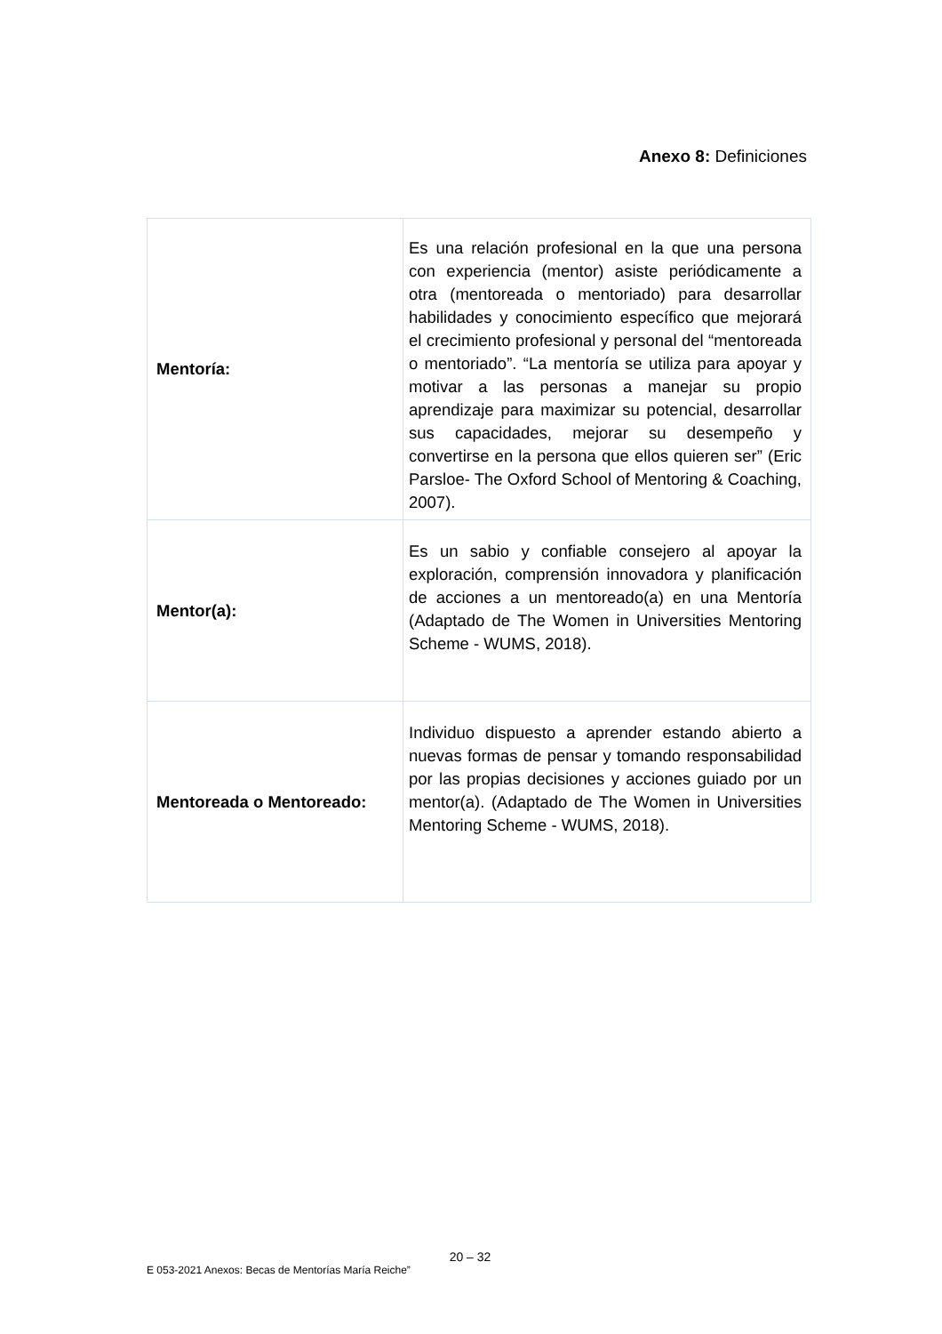Anexo 8: Definiciones
| Mentoría: | Es una relación profesional en la que una persona con experiencia (mentor) asiste periódicamente a otra (mentoreada o mentoriado) para desarrollar habilidades y conocimiento específico que mejorará el crecimiento profesional y personal del “mentoreada o mentoriado”. “La mentoría se utiliza para apoyar y motivar a las personas a manejar su propio aprendizaje para maximizar su potencial, desarrollar sus capacidades, mejorar su desempeño y convertirse en la persona que ellos quieren ser” (Eric Parsloe- The Oxford School of Mentoring & Coaching, 2007). |
| Mentor(a): | Es un sabio y confiable consejero al apoyar la exploración, comprensión innovadora y planificación de acciones a un mentoreado(a) en una Mentoría (Adaptado de The Women in Universities Mentoring Scheme - WUMS, 2018). |
| Mentoreada o Mentoreado: | Individuo dispuesto a aprender estando abierto a nuevas formas de pensar y tomando responsabilidad por las propias decisiones y acciones guiado por un mentor(a). (Adaptado de The Women in Universities Mentoring Scheme - WUMS, 2018). |
20 – 32
E 053-2021 Anexos: Becas de Mentorías María Reiche”